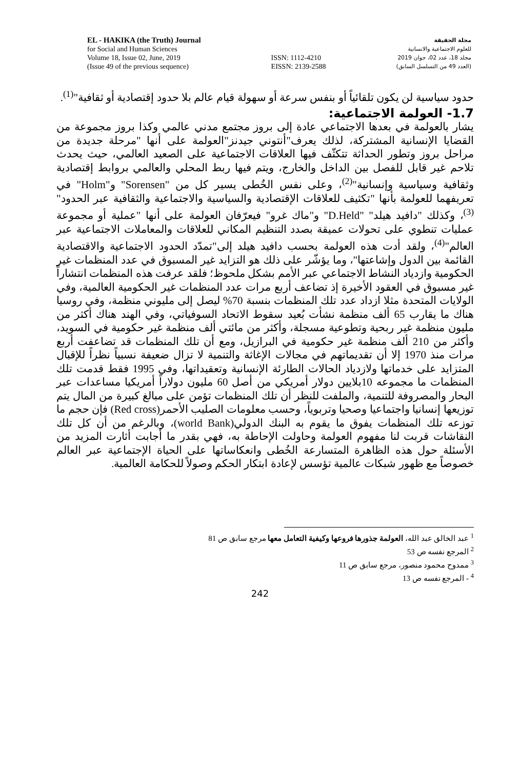EL - HAKIKA (the Truth) Journal
for Social and Human Sciences
Volume 18, Issue 02, June, 2019
(Issue 49 of the previous sequence)
ISSN: 1112-4210
EISSN: 2139-2588
مجلة الحقيقة
للعلوم الاجتماعية والانسانية
مجلد 18، عدد 02، جوان 2019
(العدد 49 من التسلسل السابق)
حدود سياسية لن يكون تلقائياً أو بنفس سرعة أو سهولة قيام عالم بلا حدود إقتصادية أو ثقافية"<sup>(1)</sup>.
1.7- العولمة الاجتماعية:
يشار بالعولمة في بعدها الاجتماعي عادة إلى بروز مجتمع مدني عالمي وكذا بروز مجموعة من القضايا الإنسانية المشتركة، لذلك يعرف"أنتوني جيدنز"العولمة على أنها "مرحلة جديدة من مراحل بروز وتطور الحداثة تتكثّف فيها العلاقات الاجتماعية على الصعيد العالمي، حيث يحدث تلاحم غير قابل للفصل بين الداخل والخارج، ويتم فيها ربط المحلي والعالمي بروابط إقتصادية وثقافية وسياسية وإنسانية"<sup>(2)</sup>، وعلى نفس الخُطى يسير كل من "Sorensen" و"Holm" في تعريفهما للعولمة بأنها "تكثيف للعلاقات الإقتصادية والسياسية والاجتماعية والثقافية عبر الحدود"<sup>(3)</sup>، وكذلك "دافيد هيلد" "D.Held" و"ماك غرو" فيعرّفان العولمة على أنها "عملية أو مجموعة عمليات تنطوي على تحولات عميقة بصدد التنظيم المكاني للعلاقات والمعاملات الاجتماعية عبر العالم"<sup>(4)</sup>، ولقد أدت هذه العولمة بحسب دافيد هيلد إلى"تمدّد الحدود الاجتماعية والاقتصادية القائمة بين الدول وإشاعتها"، وما يؤشّر على ذلك هو التزايد غير المسبوق في عدد المنظمات غير الحكومية وازدياد النشاط الاجتماعي عبر الأمم بشكل ملحوظ؛ فلقد عرفت هذه المنظمات انتشاراً غير مسبوق في العقود الأخيرة إذ تضاعف أربع مرات عدد المنظمات غير الحكومية العالمية، وفي الولايات المتحدة مثلا ازداد عدد تلك المنظمات بنسبة 70% ليصل إلى مليوني منظمة، وفي روسيا هناك ما يقارب 65 ألف منظمة نشأت بُعيد سقوط الاتحاد السوفياتي، وفي الهند هناك أكثر من مليون منظمة غير ربحية وتطوعية مسجلة، وأكثر من مائتي ألف منظمة غير حكومية في السويد، وأكثر من 210 ألف منظمة غير حكومية في البرازيل، ومع أن تلك المنظمات قد تضاعفت أربع مرات منذ 1970 إلا أن تقديماتهم في مجالات الإغاثة والتنمية لا تزال ضعيفة نسبياً نظراً للإقبال المتزايد على خدماتها ولازدياد الحالات الطارئة الإنسانية وتعقيداتها، وفي 1995 فقط قدمت تلك المنظمات ما مجموعه 10بلايين دولار أمريكي من أصل 60 مليون دولاراً أمريكيا مساعدات عبر البحار والمصروفة للتنمية، والملفت للنظر أن تلك المنظمات تؤمن على مبالغ كبيرة من المال يتم توزيعها إنسانيا واجتماعيا وصحيا وتربوياً، وحسب معلومات الصليب الأحمر(Red cross) فإن حجم ما توزعه تلك المنظمات يفوق ما يقوم به البنك الدولي(world Bank)، وبالرغم من أن كل تلك النقاشات قربت لنا مفهوم العولمة وحاولت الإحاطة به، فهي بقدر ما أجابت أثارت المزيد من الأسئلة حول هذه الظاهرة المتسارعة الخُطى وانعكاساتها على الحياة الإجتماعية عبر العالم خصوصاً مع ظهور شبكات عالمية تؤسس لإعادة ابتكار الحكم وصولاً للحكامة العالمية.
<sup>1</sup> عبد الخالق عبد الله، العولمة جذورها فروعها وكيفية التعامل معها مرجع سابق ص 81
<sup>2</sup> المرجع نفسه ص 53
<sup>3</sup> ممدوح محمود منصور، مرجع سابق ص 11
<sup>4</sup> - المرجع نفسه ص 13
242